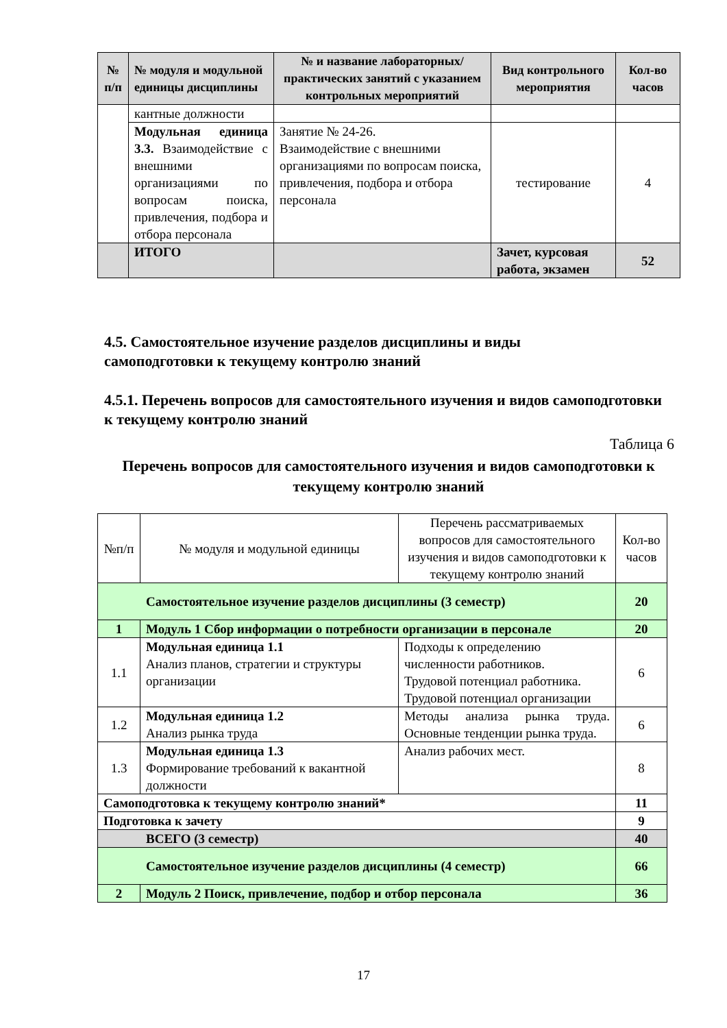| № п/п | № модуля и модульной единицы дисциплины | № и название лабораторных/ практических занятий с указанием контрольных мероприятий | Вид контрольного мероприятия | Кол-во часов |
| --- | --- | --- | --- | --- |
| | кантные должности | | | |
| | Модульная единица 3.3. Взаимодействие с внешними организациями по вопросам поиска, привлечения, подбора и отбора персонала | Занятие № 24-26. Взаимодействие с внешними организациями по вопросам поиска, привлечения, подбора и отбора персонала | тестирование | 4 |
| | ИТОГО | | Зачет, курсовая работа, экзамен | 52 |
4.5. Самостоятельное изучение разделов дисциплины и виды
самоподготовки к текущему контролю знаний
4.5.1. Перечень вопросов для самостоятельного изучения и видов самоподготовки к текущему контролю знаний
Таблица 6
Перечень вопросов для самостоятельного изучения и видов самоподготовки к текущему контролю знаний
| №п/п | № модуля и модульной единицы | Перечень рассматриваемых вопросов для самостоятельного изучения и видов самоподготовки к текущему контролю знаний | Кол-во часов |
| --- | --- | --- | --- |
| Самостоятельное изучение разделов дисциплины (3 семестр) | | | 20 |
| 1 | Модуль 1 Сбор информации о потребности организации в персонале | | 20 |
| 1.1 | Модульная единица 1.1 Анализ планов, стратегии и структуры организации | Подходы к определению численности работников. Трудовой потенциал работника. Трудовой потенциал организации | 6 |
| 1.2 | Модульная единица 1.2 Анализ рынка труда | Методы анализа рынка труда. Основные тенденции рынка труда. | 6 |
| 1.3 | Модульная единица 1.3 Формирование требований к вакантной должности | Анализ рабочих мест. | 8 |
| Самоподготовка к текущему контролю знаний* | | | 11 |
| Подготовка к зачету | | | 9 |
| ВСЕГО (3 семестр) | | | 40 |
| Самостоятельное изучение разделов дисциплины (4 семестр) | | | 66 |
| 2 | Модуль 2 Поиск, привлечение, подбор и отбор персонала | | 36 |
17